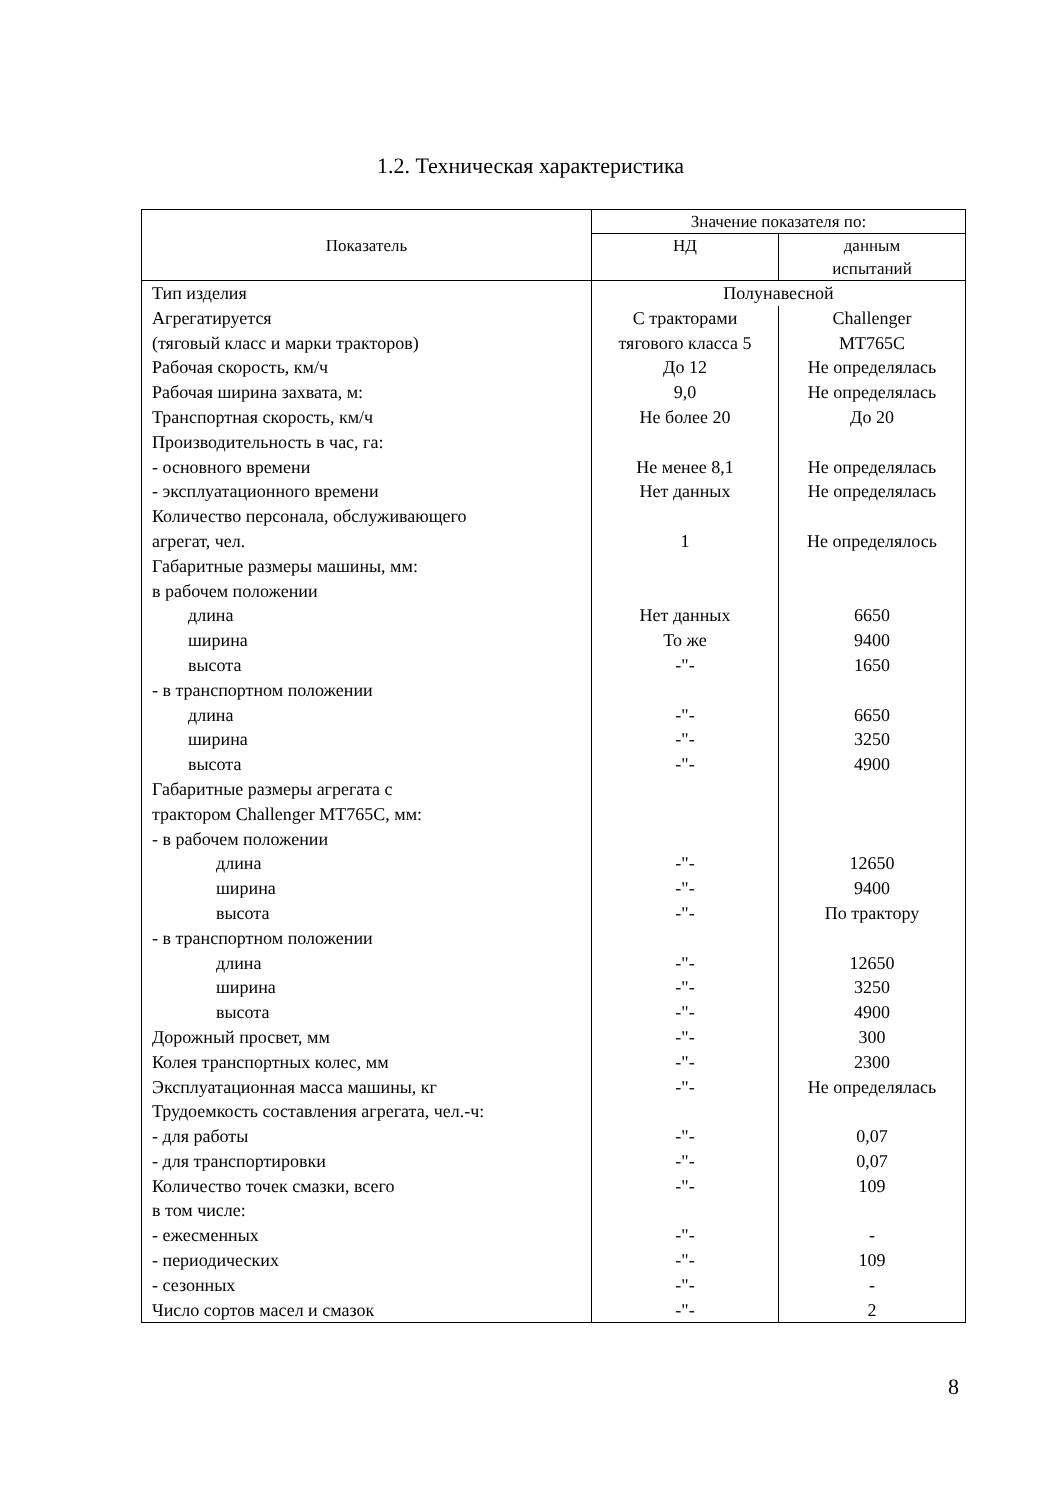1.2. Техническая характеристика
| Показатель | Значение показателя по: | |
| --- | --- | --- |
| | НД | данным испытаний |
| Тип изделия | Полунавесной | |
| Агрегатируется | С тракторами | Challenger |
| (тяговый класс и марки тракторов) | тягового класса 5 | MT765C |
| Рабочая скорость, км/ч | До 12 | Не определялась |
| Рабочая ширина захвата, м: | 9,0 | Не определялась |
| Транспортная скорость, км/ч | Не более 20 | До 20 |
| Производительность в час, га: | | |
| - основного времени | Не менее 8,1 | Не определялась |
| - эксплуатационного времени | Нет данных | Не определялась |
| Количество персонала, обслуживающего | | |
| агрегат, чел. | 1 | Не определялось |
| Габаритные размеры машины, мм: | | |
| в рабочем положении | | |
| длина | Нет данных | 6650 |
| ширина | То же | 9400 |
| высота | -"- | 1650 |
| - в транспортном положении | | |
| длина | -"- | 6650 |
| ширина | -"- | 3250 |
| высота | -"- | 4900 |
| Габаритные размеры агрегата с | | |
| трактором Challenger MT765C, мм: | | |
| - в рабочем положении | | |
| длина | -"- | 12650 |
| ширина | -"- | 9400 |
| высота | -"- | По трактору |
| - в транспортном положении | | |
| длина | -"- | 12650 |
| ширина | -"- | 3250 |
| высота | -"- | 4900 |
| Дорожный просвет, мм | -"- | 300 |
| Колея транспортных колес, мм | -"- | 2300 |
| Эксплуатационная масса машины, кг | -"- | Не определялась |
| Трудоемкость составления агрегата, чел.-ч: | | |
| - для работы | -"- | 0,07 |
| - для транспортировки | -"- | 0,07 |
| Количество точек смазки, всего | -"- | 109 |
| в том числе: | | |
| - ежесменных | -"- | - |
| - периодических | -"- | 109 |
| - сезонных | -"- | - |
| Число сортов масел и смазок | -"- | 2 |
8